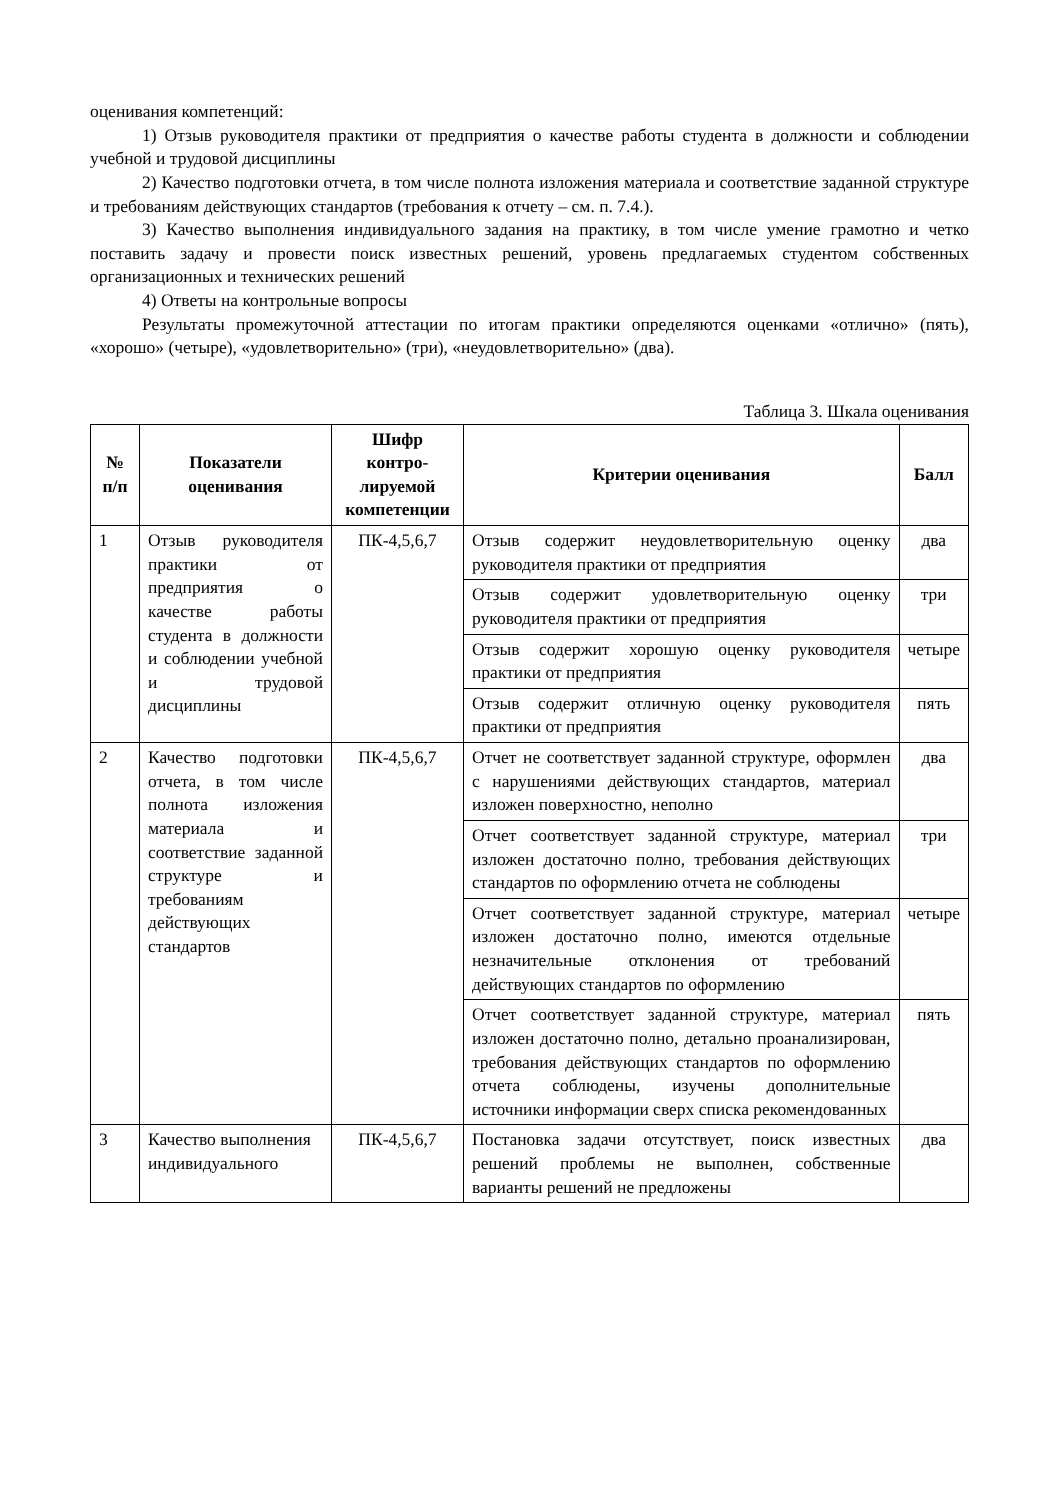оценивания компетенций:
1) Отзыв руководителя практики от предприятия о качестве работы студента в должности и соблюдении учебной и трудовой дисциплины
2) Качество подготовки отчета, в том числе полнота изложения материала и соответствие заданной структуре и требованиям действующих стандартов (требования к отчету – см. п. 7.4.).
3) Качество выполнения индивидуального задания на практику, в том числе умение грамотно и четко поставить задачу и провести поиск известных решений, уровень предлагаемых студентом собственных организационных и технических решений
4) Ответы на контрольные вопросы
Результаты промежуточной аттестации по итогам практики определяются оценками «отлично» (пять), «хорошо» (четыре), «удовлетворительно» (три), «неудовлетворительно» (два).
Таблица 3. Шкала оценивания
| № п/п | Показатели оценивания | Шифр контро-лируемой компетенции | Критерии оценивания | Балл |
| --- | --- | --- | --- | --- |
| 1 | Отзыв руководителя практики от предприятия о качестве работы студента в должности и соблюдении учебной и трудовой дисциплины | ПК-4,5,6,7 | Отзыв содержит неудовлетворительную оценку руководителя практики от предприятия | два |
| | | | Отзыв содержит удовлетворительную оценку руководителя практики от предприятия | три |
| | | | Отзыв содержит хорошую оценку руководителя практики от предприятия | четыре |
| | | | Отзыв содержит отличную оценку руководителя практики от предприятия | пять |
| 2 | Качество подготовки отчета, в том числе полнота изложения материала и соответствие заданной структуре и требованиям действующих стандартов | ПК-4,5,6,7 | Отчет не соответствует заданной структуре, оформлен с нарушениями действующих стандартов, материал изложен поверхностно, неполно | два |
| | | | Отчет соответствует заданной структуре, материал изложен достаточно полно, требования действующих стандартов по оформлению отчета не соблюдены | три |
| | | | Отчет соответствует заданной структуре, материал изложен достаточно полно, имеются отдельные незначительные отклонения от требований действующих стандартов по оформлению | четыре |
| | | | Отчет соответствует заданной структуре, материал изложен достаточно полно, детально проанализирован, требования действующих стандартов по оформлению отчета соблюдены, изучены дополнительные источники информации сверх списка рекомендованных | пять |
| 3 | Качество выполнения индивидуального | ПК-4,5,6,7 | Постановка задачи отсутствует, поиск известных решений проблемы не выполнен, собственные варианты решений не предложены | два |